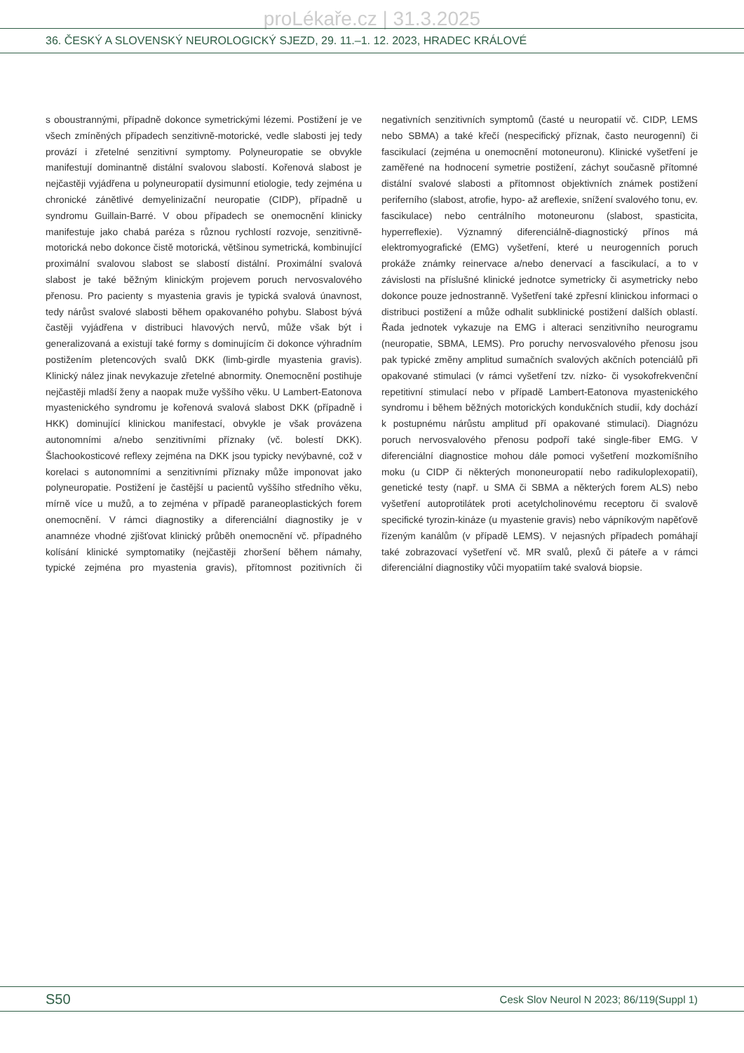proLékaře.cz | 31.3.2025
36. ČESKÝ A SLOVENSKÝ NEUROLOGICKÝ SJEZD, 29. 11.–1. 12. 2023, HRADEC KRÁLOVÉ
s oboustrannými, případně dokonce symetrickými lézemi. Postižení je ve všech zmíněných případech senzitivně-motorické, vedle slabosti jej tedy provází i zřetelné senzitivní symptomy. Polyneuropatie se obvykle manifestují dominantně distální svalovou slabostí. Kořenová slabost je nejčastěji vyjádřena u polyneuropatií dysimunní etiologie, tedy zejména u chronické zánětlivé demyelinizační neuropatie (CIDP), případně u syndromu Guillain-Barré. V obou případech se onemocnění klinicky manifestuje jako chabá paréza s různou rychlostí rozvoje, senzitivně-motorická nebo dokonce čistě motorická, většinou symetrická, kombinující proximální svalovou slabost se slabostí distální. Proximální svalová slabost je také běžným klinickým projevem poruch nervosvalového přenosu. Pro pacienty s myastenia gravis je typická svalová únavnost, tedy nárůst svalové slabosti během opakovaného pohybu. Slabost bývá častěji vyjádřena v distribuci hlavových nervů, může však být i generalizovaná a existují také formy s dominujícím či dokonce výhradním postižením pletencových svalů DKK (limb-girdle myastenia gravis). Klinický nález jinak nevykazuje zřetelné abnormity. Onemocnění postihuje nejčastěji mladší ženy a naopak muže vyššího věku. U Lambert-Eatonova myastenického syndromu je kořenová svalová slabost DKK (případně i HKK) dominující klinickou manifestací, obvykle je však provázena autonomními a/nebo senzitivními příznaky (vč. bolestí DKK). Šlachookosticové reflexy zejména na DKK jsou typicky nevýbavné, což v korelaci s autonomními a senzitivními příznaky může imponovat jako polyneuropatie. Postižení je častější u pacientů vyššího středního věku, mírně více u mužů, a to zejména v případě paraneoplastických forem onemocnění. V rámci diagnostiky a diferenciální diagnostiky je v anamnéze vhodné zjišťovat klinický průběh onemocnění vč. případného kolísání klinické symptomatiky (nejčastěji zhoršení během námahy, typické zejména pro myastenia gravis), přítomnost pozitivních či negativních senzitivních symptomů (časté u neuropatií vč. CIDP, LEMS nebo SBMA) a také křečí (nespecifický příznak, často neurogenní) či fascikulací (zejména u onemocnění motoneuronu). Klinické vyšetření je zaměřené na hodnocení symetrie postižení, záchyt současně přítomné distální svalové slabosti a přítomnost objektivních známek postižení periferního (slabost, atrofie, hypo- až areflexie, snížení svalového tonu, ev. fascikulace) nebo centrálního motoneuronu (slabost, spasticita, hyperreflexie). Významný diferenciálně-diagnostický přínos má elektromyografické (EMG) vyšetření, které u neurogenních poruch prokáže známky reinervace a/nebo denervací a fascikulací, a to v závislosti na příslušné klinické jednotce symetricky či asymetricky nebo dokonce pouze jednostranně. Vyšetření také zpřesní klinickou informaci o distribuci postižení a může odhalit subklinické postižení dalších oblastí. Řada jednotek vykazuje na EMG i alteraci senzitivního neurogramu (neuropatie, SBMA, LEMS). Pro poruchy nervosvalového přenosu jsou pak typické změny amplitud sumačních svalových akčních potenciálů při opakované stimulaci (v rámci vyšetření tzv. nízko- či vysokofrekvenční repetitivní stimulací nebo v případě Lambert-Eatonova myastenického syndromu i během běžných motorických kondukčních studií, kdy dochází k postupnému nárůstu amplitud pří opakované stimulaci). Diagnózu poruch nervosvalového přenosu podpoří také single-fiber EMG. V diferenciální diagnostice mohou dále pomoci vyšetření mozkomíšního moku (u CIDP či některých mononeuropatií nebo radikuloplexopatií), genetické testy (např. u SMA či SBMA a některých forem ALS) nebo vyšetření autoprotilátek proti acetylcholinovému receptoru či svalově specifické tyrozin-kináze (u myastenie gravis) nebo vápníkovým napěťově řízeným kanálům (v případě LEMS). V nejasných případech pomáhají také zobrazovací vyšetření vč. MR svalů, plexů či páteře a v rámci diferenciální diagnostiky vůči myopatiím také svalová biopsie.
S50 Cesk Slov Neurol N 2023; 86/119(Suppl 1)